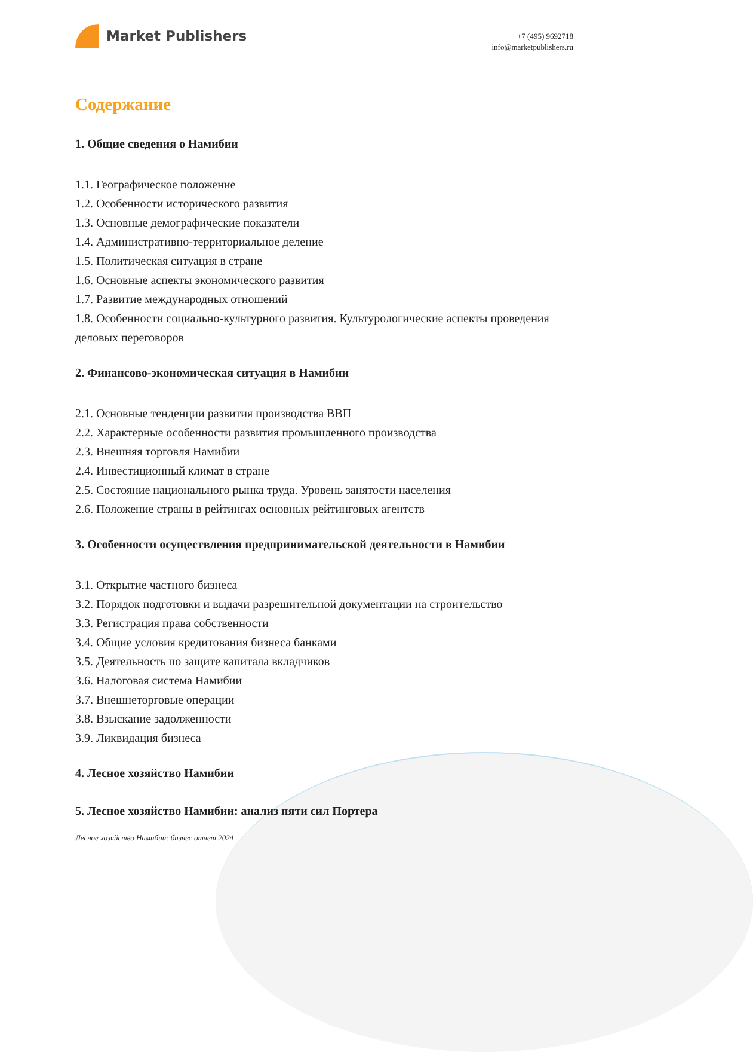Market Publishers
+7 (495) 9692718
info@marketpublishers.ru
Содержание
1. Общие сведения о Намибии
1.1. Географическое положение
1.2. Особенности исторического развития
1.3. Основные демографические показатели
1.4. Административно-территориальное деление
1.5. Политическая ситуация в стране
1.6. Основные аспекты экономического развития
1.7. Развитие международных отношений
1.8. Особенности социально-культурного развития. Культурологические аспекты проведения деловых переговоров
2. Финансово-экономическая ситуация в Намибии
2.1. Основные тенденции развития производства ВВП
2.2. Характерные особенности развития промышленного производства
2.3. Внешняя торговля Намибии
2.4. Инвестиционный климат в стране
2.5. Состояние национального рынка труда. Уровень занятости населения
2.6. Положение страны в рейтингах основных рейтинговых агентств
3. Особенности осуществления предпринимательской деятельности в Намибии
3.1. Открытие частного бизнеса
3.2. Порядок подготовки и выдачи разрешительной документации на строительство
3.3. Регистрация права собственности
3.4. Общие условия кредитования бизнеса банками
3.5. Деятельность по защите капитала вкладчиков
3.6. Налоговая система Намибии
3.7. Внешнеторговые операции
3.8. Взыскание задолженности
3.9. Ликвидация бизнеса
4. Лесное хозяйство Намибии
5. Лесное хозяйство Намибии: анализ пяти сил Портера
Лесное хозяйство Намибии: бизнес отчет 2024